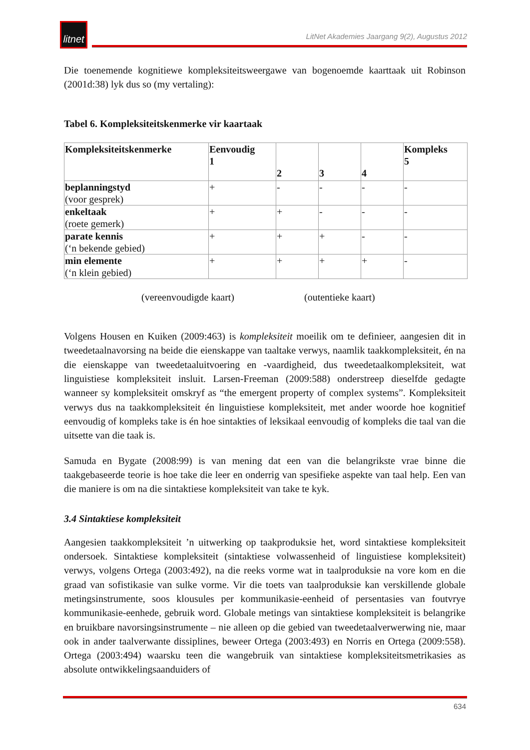litnet
LitNet Akademies Jaargang 9(2), Augustus 2012
Die toenemende kognitiewe kompleksiteitsweergawe van bogenoemde kaarttaak uit Robinson (2001d:38) lyk dus so (my vertaling):
Tabel 6. Kompleksiteitskenmerke vir kaartaak
| Kompleksiteitskenmerke | Eenvoudig 1 | 2 | 3 | 4 | Kompleks 5 |
| beplanningstyd (voor gesprek) | + | - | - | - | - |
| enkeltaak (roete gemerk) | + | + | - | - | - |
| parate kennis (‘n bekende gebied) | + | + | + | - | - |
| min elemente (‘n klein gebied) | + | + | + | + | - |
(vereenvoudigde kaart) (outentieke kaart)
Volgens Housen en Kuiken (2009:463) is kompleksiteit moeilik om te definieer, aangesien dit in tweedetaalnavorsing na beide die eienskappe van taaltake verwys, naamlik taakkompleksiteit, én na die eienskappe van tweedetaaluitvoering en -vaardigheid, dus tweedetaalkompleksiteit, wat linguistiese kompleksiteit insluit. Larsen-Freeman (2009:588) onderstreep dieselfde gedagte wanneer sy kompleksiteit omskryf as “the emergent property of complex systems”. Kompleksiteit verwys dus na taakkompleksiteit én linguistiese kompleksiteit, met ander woorde hoe kognitief eenvoudig of kompleks take is én hoe sintakties of leksikaal eenvoudig of kompleks die taal van die uitsette van die taak is.
Samuda en Bygate (2008:99) is van mening dat een van die belangrikste vrae binne die taakgebaseerde teorie is hoe take die leer en onderrig van spesifieke aspekte van taal help. Een van die maniere is om na die sintaktiese kompleksiteit van take te kyk.
3.4 Sintaktiese kompleksiteit
Aangesien taakkompleksiteit ’n uitwerking op taakproduksie het, word sintaktiese kompleksiteit ondersoek. Sintaktiese kompleksiteit (sintaktiese volwassenheid of linguistiese kompleksiteit) verwys, volgens Ortega (2003:492), na die reeks vorme wat in taalproduksie na vore kom en die graad van sofistikasie van sulke vorme. Vir die toets van taalproduksie kan verskillende globale metingsinstrumente, soos klousules per kommunikasie-eenheid of persentasies van foutvrye kommunikasie-eenhede, gebruik word. Globale metings van sintaktiese kompleksiteit is belangrike en bruikbare navorsingsinstrumente – nie alleen op die gebied van tweedetaalverwerwing nie, maar ook in ander taalverwante dissiplines, beweer Ortega (2003:493) en Norris en Ortega (2009:558). Ortega (2003:494) waarsku teen die wangebruik van sintaktiese kompleksiteitsmetrikasies as absolute ontwikkelingsaanduiders of
634